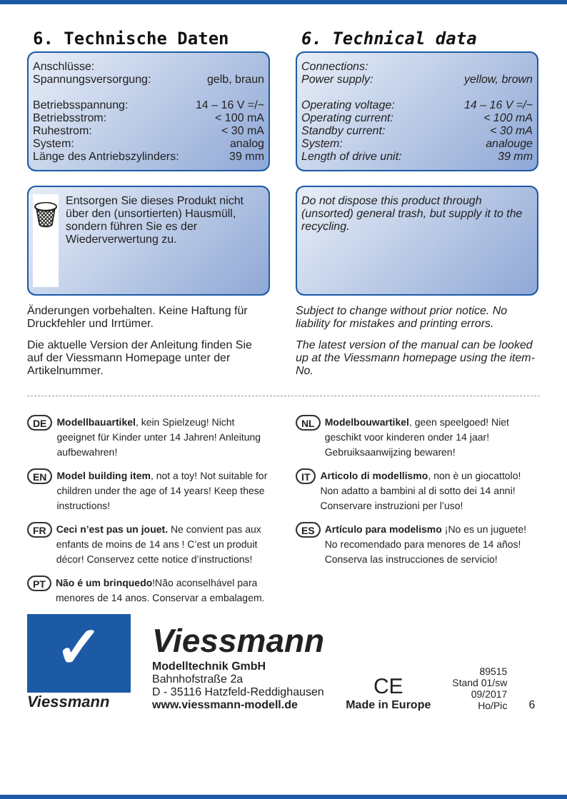6. Technische Daten
| Anschlüsse: | |
| Spannungsversorgung: | gelb, braun |
| Betriebsspannung: | 14 – 16 V =/~ |
| Betriebsstrom: | < 100 mA |
| Ruhestrom: | < 30 mA |
| System: | analog |
| Länge des Antriebszylinders: | 39 mm |
🗑
Entsorgen Sie dieses Produkt nicht über den (unsortierten) Hausmüll, sondern führen Sie es der Wiederverwertung zu.
Änderungen vorbehalten. Keine Haftung für Druckfehler und Irrtümer.
Die aktuelle Version der Anleitung finden Sie auf der Viessmann Homepage unter der Artikelnummer.
6. Technical data
| Connections: | |
| Power supply: | yellow, brown |
| Operating voltage: | 14 – 16 V =/~ |
| Operating current: | < 100 mA |
| Standby current: | < 30 mA |
| System: | analouge |
| Length of drive unit: | 39 mm |
Do not dispose this product through (unsorted) general trash, but supply it to the recycling.
Subject to change without prior notice. No liability for mistakes and printing errors.
The latest version of the manual can be looked up at the Viessmann homepage using the item-No.
DE
Modellbauartikel, kein Spielzeug! Nicht geeignet für Kinder unter 14 Jahren! Anleitung aufbewahren!
EN
Model building item, not a toy! Not suitable for children under the age of 14 years! Keep these instructions!
FR
Ceci n’est pas un jouet. Ne convient pas aux enfants de moins de 14 ans ! C’est un produit décor! Conservez cette notice d’instructions!
PT
Não é um brinquedo!Não aconselhável para menores de 14 anos. Conservar a embalagem.
NL
Modelbouwartikel, geen speelgoed! Niet geschikt voor kinderen onder 14 jaar! Gebruiksaanwijzing bewaren!
IT
Articolo di modellismo, non è un giocattolo! Non adatto a bambini al di sotto dei 14 anni! Conservare instruzioni per l’uso!
ES
Artículo para modelismo ¡No es un juguete! No recomendado para menores de 14 años! Conserva las instrucciones de servicio!
✓
Viessmann
Viessmann
Modelltechnik GmbH
Bahnhofstraße 2a
D - 35116 Hatzfeld-Reddighausen
www.viessmann-modell.de
CE
Made in Europe
89515
Stand 01/sw
09/2017
Ho/Pic
6